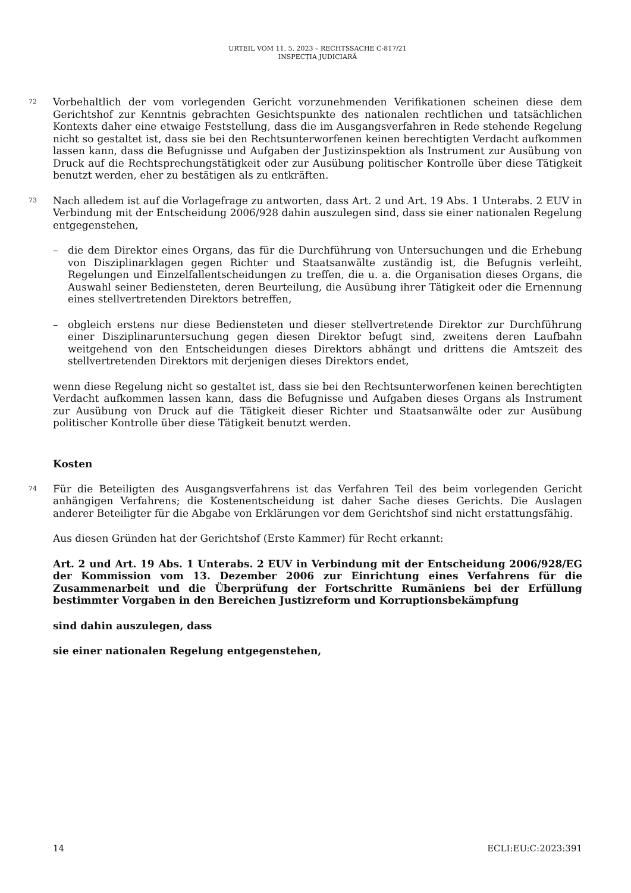URTEIL VOM 11. 5. 2023 – RECHTSSACHE C-817/21
INSPECȚIA JUDICIARĂ
72
Vorbehaltlich der vom vorlegenden Gericht vorzunehmenden Verifikationen scheinen diese dem Gerichtshof zur Kenntnis gebrachten Gesichtspunkte des nationalen rechtlichen und tatsächlichen Kontexts daher eine etwaige Feststellung, dass die im Ausgangsverfahren in Rede stehende Regelung nicht so gestaltet ist, dass sie bei den Rechtsunterworfenen keinen berechtigten Verdacht aufkommen lassen kann, dass die Befugnisse und Aufgaben der Justizinspektion als Instrument zur Ausübung von Druck auf die Rechtsprechungstätigkeit oder zur Ausübung politischer Kontrolle über diese Tätigkeit benutzt werden, eher zu bestätigen als zu entkräften.
73
Nach alledem ist auf die Vorlagefrage zu antworten, dass Art. 2 und Art. 19 Abs. 1 Unterabs. 2 EUV in Verbindung mit der Entscheidung 2006/928 dahin auszulegen sind, dass sie einer nationalen Regelung entgegenstehen,
– die dem Direktor eines Organs, das für die Durchführung von Untersuchungen und die Erhebung von Disziplinarklagen gegen Richter und Staatsanwälte zuständig ist, die Befugnis verleiht, Regelungen und Einzelfallentscheidungen zu treffen, die u. a. die Organisation dieses Organs, die Auswahl seiner Bediensteten, deren Beurteilung, die Ausübung ihrer Tätigkeit oder die Ernennung eines stellvertretenden Direktors betreffen,
– obgleich erstens nur diese Bediensteten und dieser stellvertretende Direktor zur Durchführung einer Disziplinaruntersuchung gegen diesen Direktor befugt sind, zweitens deren Laufbahn weitgehend von den Entscheidungen dieses Direktors abhängt und drittens die Amtszeit des stellvertretenden Direktors mit derjenigen dieses Direktors endet,
wenn diese Regelung nicht so gestaltet ist, dass sie bei den Rechtsunterworfenen keinen berechtigten Verdacht aufkommen lassen kann, dass die Befugnisse und Aufgaben dieses Organs als Instrument zur Ausübung von Druck auf die Tätigkeit dieser Richter und Staatsanwälte oder zur Ausübung politischer Kontrolle über diese Tätigkeit benutzt werden.
Kosten
74
Für die Beteiligten des Ausgangsverfahrens ist das Verfahren Teil des beim vorlegenden Gericht anhängigen Verfahrens; die Kostenentscheidung ist daher Sache dieses Gerichts. Die Auslagen anderer Beteiligter für die Abgabe von Erklärungen vor dem Gerichtshof sind nicht erstattungsfähig.
Aus diesen Gründen hat der Gerichtshof (Erste Kammer) für Recht erkannt:
Art. 2 und Art. 19 Abs. 1 Unterabs. 2 EUV in Verbindung mit der Entscheidung 2006/928/EG der Kommission vom 13. Dezember 2006 zur Einrichtung eines Verfahrens für die Zusammenarbeit und die Überprüfung der Fortschritte Rumäniens bei der Erfüllung bestimmter Vorgaben in den Bereichen Justizreform und Korruptionsbekämpfung
sind dahin auszulegen, dass
sie einer nationalen Regelung entgegenstehen,
14 ECLI:EU:C:2023:391